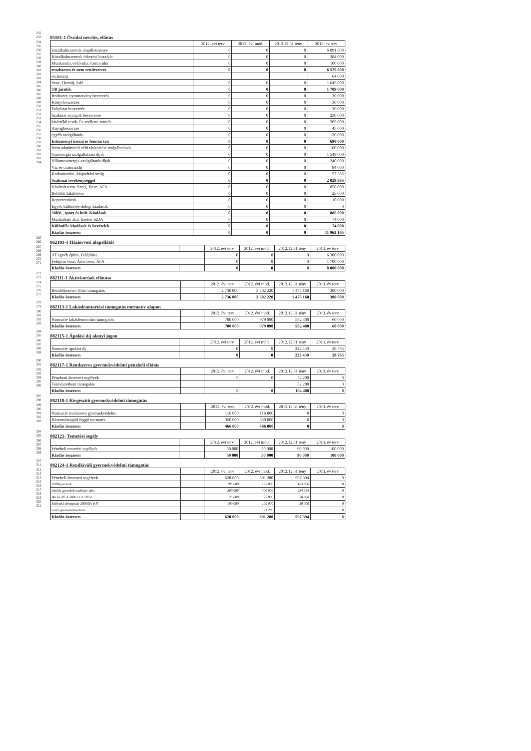232
233
85101-1 Óvodai nevelés, ellátás
234
235
236
237
238
239
240
241
242
243
244
245
246
247
248
249
250
251
252
253
254
255
256
257
258
259
260
261
262
263
264
| | 2012. évi terv | 2012. évi mód. | 2012.12.31 tény | 2013. év terv |
| közalkalmazottak alapilletménye | 0 | 0 | 0 | 6 091 800 |
| Közalkalmazottak étkezési hozzájár. | 0 | 0 | 0 | 384 000 |
| Munkaruha,védőruha, formaruha | 0 | 0 | 0 | 100 000 |
| rendszeres és nem rendeszeres | 0 | 0 | 0 | 6 575 800 |
| eü.hozzáj | | | | 64 000 |
| Szoc. Hozzáj. Adó | 0 | 0 | 0 | 1 645 000 |
| TB járulék | 0 | 0 | 0 | 1 709 000 |
| Irodaszer, nyomtatvány beszerzés | 0 | 0 | 0 | 30 000 |
| Könyvbeszerzés | 0 | 0 | 0 | 30 000 |
| Folyóirat beszerzés | 0 | 0 | 0 | 30 000 |
| Szakmai anyagok beszerzése | 0 | 0 | 0 | 230 000 |
| kisértékű teszk. És szellemi termék | 0 | 0 | 0 | 205 000 |
| Anyagbeszerzés | 0 | 0 | 0 | 45 000 |
| egyéb szolgáltatás | 0 | 0 | 0 | 120 000 |
| Intézményi üzemi és fenntartási | 0 | 0 | 0 | 690 000 |
| Nem adatátviteli célú távközlési szolgáltatások | 0 | 0 | 0 | 100 000 |
| Gázenergia szolgáltatáási díjak | 0 | 0 | 0 | 1 548 000 |
| Villamosenergia-szolgáltatás díjak | 0 | 0 | 0 | 240 000 |
| Víz és csatornadíj | 0 | 0 | 0 | 84 000 |
| Karbantartási, kisjavítási szolg. | 0 | 0 | 0 | 57 365 |
| Szakmai tevékenységgel | 0 | 0 | 0 | 2 029 365 |
| Vásárolt term. Szolg. Besz. ÁFA | 0 | 0 | 0 | 850 000 |
| Belföldi kiküldetés | 0 | 0 | 0 | 25 000 |
| Reprezentáció | 0 | 0 | 0 | 10 000 |
| Egyéb különféle dologi kiadások | 0 | 0 | 0 | 0 |
| Jóléti , sport és kult. Kiadások | 0 | 0 | 0 | 885 000 |
| Munkáltató által fizetett SZJA | 0 | 0 | 0 | 74 000 |
| Különféle kiadások és bevételek | 0 | 0 | 0 | 74 000 |
| Kiadás összesen | 0 | 0 | 0 | 11 963 165 |
265
266
862101-1 Háziorvosi alapellátás
267
268
269
270
271
| | | 2012. évi terv | 2012. évi mód. | 2012.12.31 tény | 2013. év terv |
| AT egyéb építm. Felújítása | | 0 | 0 | 0 | 6 300 000 |
| Felújítás besz. Árba besz. ÁFA | | 0 | 0 | 0 | 1 700 000 |
| Kiadás összesen | | 0 | 0 | 0 | 8 000 000 |
272
273
882111-1 Aktívkorúak ellátása
274
275
276
277
| | | 2012. évi terv | 2012. évi mód. | 2012.12.31 tény | 2013. év terv |
| Rendelkezésre állási támogatás | | 2 736 000 | 3 302 220 | 1 475 160 | 300 000 |
| Kiadás összesen | | 2 736 000 | 3 302 220 | 1 475 160 | 300 000 |
278
279
882113-1 Lakásfenntartási támogatás normatív alapon
280
281
282
283
| | | 2012. évi terv | 2012. évi mód. | 2012.12.31 tény | 2013. év terv |
| Normatív lakásfenntartási támogatás | | 700 000 | 979 090 | 582 400 | 60 000 |
| Kiadás összesen | | 700 000 | 979 090 | 582 400 | 60 000 |
284
285
882115-1 Ápolási díj alanyi jogon
286
287
288
289
| | | 2012. évi terv | 2012. évi mód. | 2012.12.31 tény | 2013. év terv |
| Normatív ápolási díj | | 0 | 0 | 222 430 | 28 765 |
| Kiadás összesen | | 0 | 0 | 222 430 | 28 765 |
290
291
882117-1 Rendszeres gyermekvédelmi pénzbeli ellátás
292
293
294
295
296
| | | 2012. évi terv | 2012. évi mód. | 2012.12.31 tény | 2013. év terv |
| Pénzbeni átmeneti segélyek | | 0 | 0 | 52 200 | 0 |
| Természetbeni támogatás | | | | 52 200 | 0 |
| Kiadás összesen | | 0 | 0 | 104 400 | 0 |
297
298
882118-1 Kiegészítő gyermekvédelmi támogatás
299
300
301
302
303
| | | 2012. évi terv | 2012. évi mód. | 2012.12.31 tény | 2013. év terv |
| Normatív rendszeres gyermekvédelmi | | 116 000 | 116 000 | 0 | 0 |
| Rászorultságtól függő normatív | | 350 000 | 350 000 | 0 | 0 |
| Kiadás összesen | | 466 000 | 466 000 | 0 | 0 |
304
305
882123- Temetési segély
306
307
308
309
| | | 2012. évi terv | 2012. évi mód. | 2012.12.31 tény | 2013. év terv |
| Pénzbeli temetési segélyek | | 50 000 | 50 000 | 90 000 | 100 000 |
| Kiadás összesen | | 50 000 | 50 000 | 90 000 | 100 000 |
310
311
882124-1 Rendkívüli gyermekvédelmi támogatás
312
313
314
315
316
317
318
319
320
321
| | | 2012. évi terv | 2012. évi mód. | 2012.12.31 tény | 2013. év terv |
| Pénzbeli átmeneti segélyek | | 620 000 | 691 280 | 597 394 | 0 |
| 3000/gyermek | | 195 000 | 195 000 | 183 000 | 0 |
| iskolás gyerekek tankönyv tám. | | 300 000 | 300 000 | 284 394 | 0 |
| Bursa 2fő X 3000 Ft X 10 hó | | 25 000 | 25 000 | 50 000 | 0 |
| Születési támogatás 20000Ft 6 fő | | 100 000 | 100 000 | 80 000 | 0 |
| nyári gyermekétkeztetés | | | 71 280 | | 0 |
| Kiadás összesen | | 620 000 | 691 280 | 597 394 | 0 |